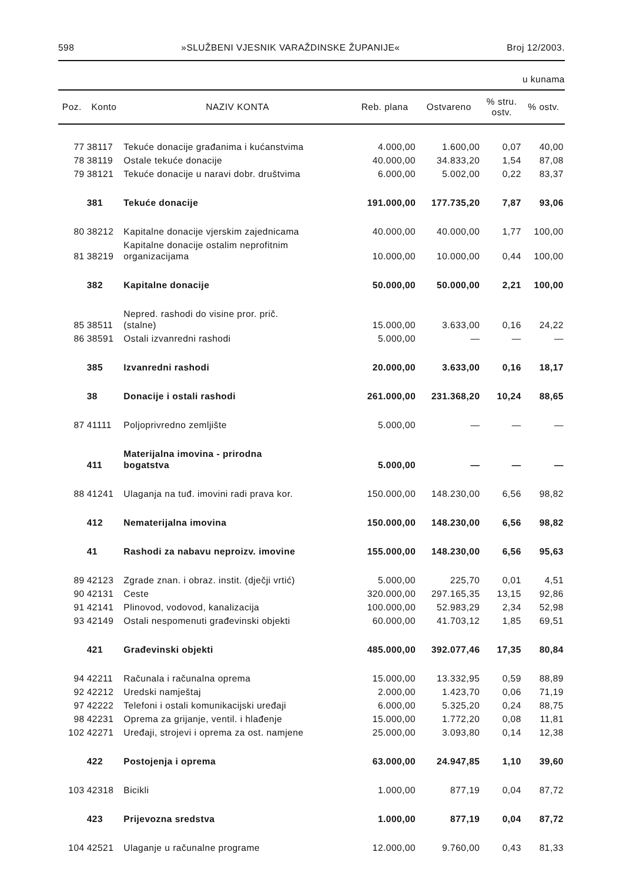598 »SLUŽBENI VJESNIK VARAŽDINSKE ŽUPANIJE« Broj 12/2003.
u kunama
| Poz. | Konto | NAZIV KONTA | Reb. plana | Ostvareno | % stru. ostv. | % ostv. |
| --- | --- | --- | --- | --- | --- | --- |
| 77 | 38117 | Tekuće donacije građanima i kućanstvima | 4.000,00 | 1.600,00 | 0,07 | 40,00 |
| 78 | 38119 | Ostale tekuće donacije | 40.000,00 | 34.833,20 | 1,54 | 87,08 |
| 79 | 38121 | Tekuće donacije u naravi dobr. društvima | 6.000,00 | 5.002,00 | 0,22 | 83,37 |
| | 381 | Tekuće donacije | 191.000,00 | 177.735,20 | 7,87 | 93,06 |
| 80 | 38212 | Kapitalne donacije vjerskim zajednicama | 40.000,00 | 40.000,00 | 1,77 | 100,00 |
| 81 | 38219 | Kapitalne donacije ostalim neprofitnim organizacijama | 10.000,00 | 10.000,00 | 0,44 | 100,00 |
| | 382 | Kapitalne donacije | 50.000,00 | 50.000,00 | 2,21 | 100,00 |
| 85 | 38511 | Nepred. rashodi do visine pror. prič. (stalne) | 15.000,00 | 3.633,00 | 0,16 | 24,22 |
| 86 | 38591 | Ostali izvanredni rashodi | 5.000,00 | — | — | — |
| | 385 | Izvanredni rashodi | 20.000,00 | 3.633,00 | 0,16 | 18,17 |
| | 38 | Donacije i ostali rashodi | 261.000,00 | 231.368,20 | 10,24 | 88,65 |
| 87 | 41111 | Poljoprivredno zemljište | 5.000,00 | — | — | — |
| | 411 | Materijalna imovina - prirodna bogatstva | 5.000,00 | — | — | — |
| 88 | 41241 | Ulaganja na tuđ. imovini radi prava kor. | 150.000,00 | 148.230,00 | 6,56 | 98,82 |
| | 412 | Nematerijalna imovina | 150.000,00 | 148.230,00 | 6,56 | 98,82 |
| | 41 | Rashodi za nabavu neproizv. imovine | 155.000,00 | 148.230,00 | 6,56 | 95,63 |
| 89 | 42123 | Zgrade znan. i obraz. instit. (dječji vrtić) | 5.000,00 | 225,70 | 0,01 | 4,51 |
| 90 | 42131 | Ceste | 320.000,00 | 297.165,35 | 13,15 | 92,86 |
| 91 | 42141 | Plinovod, vodovod, kanalizacija | 100.000,00 | 52.983,29 | 2,34 | 52,98 |
| 93 | 42149 | Ostali nespomenuti građevinski objekti | 60.000,00 | 41.703,12 | 1,85 | 69,51 |
| | 421 | Građevinski objekti | 485.000,00 | 392.077,46 | 17,35 | 80,84 |
| 94 | 42211 | Računala i računalna oprema | 15.000,00 | 13.332,95 | 0,59 | 88,89 |
| 92 | 42212 | Uredski namještaj | 2.000,00 | 1.423,70 | 0,06 | 71,19 |
| 97 | 42222 | Telefoni i ostali komunikacijski uređaji | 6.000,00 | 5.325,20 | 0,24 | 88,75 |
| 98 | 42231 | Oprema za grijanje, ventil. i hlađenje | 15.000,00 | 1.772,20 | 0,08 | 11,81 |
| 102 | 42271 | Uređaji, strojevi i oprema za ost. namjene | 25.000,00 | 3.093,80 | 0,14 | 12,38 |
| | 422 | Postojenja i oprema | 63.000,00 | 24.947,85 | 1,10 | 39,60 |
| 103 | 42318 | Bicikli | 1.000,00 | 877,19 | 0,04 | 87,72 |
| | 423 | Prijevozna sredstva | 1.000,00 | 877,19 | 0,04 | 87,72 |
| 104 | 42521 | Ulaganje u računalne programe | 12.000,00 | 9.760,00 | 0,43 | 81,33 |